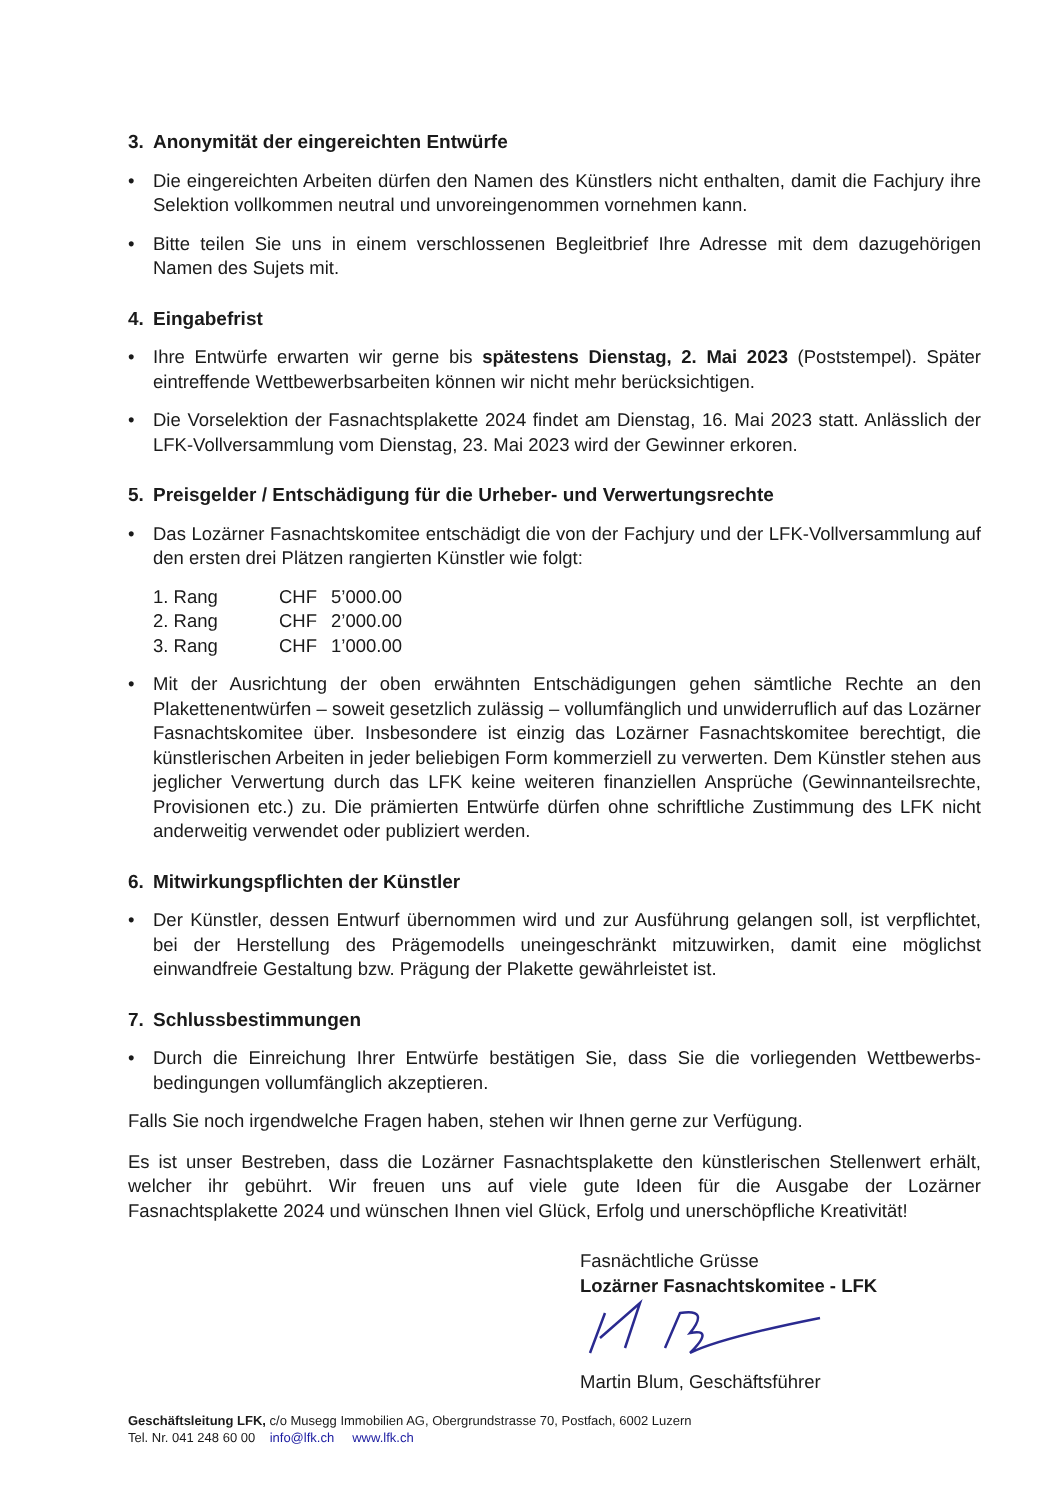3. Anonymität der eingereichten Entwürfe
• Die eingereichten Arbeiten dürfen den Namen des Künstlers nicht enthalten, damit die Fachjury ihre Selektion vollkommen neutral und unvoreingenommen vornehmen kann.
• Bitte teilen Sie uns in einem verschlossenen Begleitbrief Ihre Adresse mit dem dazugehörigen Namen des Sujets mit.
4. Eingabefrist
• Ihre Entwürfe erwarten wir gerne bis spätestens Dienstag, 2. Mai 2023 (Poststempel). Später eintreffende Wettbewerbsarbeiten können wir nicht mehr berücksichtigen.
• Die Vorselektion der Fasnachtsplakette 2024 findet am Dienstag, 16. Mai 2023 statt. Anlässlich der LFK-Vollversammlung vom Dienstag, 23. Mai 2023 wird der Gewinner erkoren.
5. Preisgelder / Entschädigung für die Urheber- und Verwertungsrechte
• Das Lozärner Fasnachtskomitee entschädigt die von der Fachjury und der LFK-Vollversammlung auf den ersten drei Plätzen rangierten Künstler wie folgt:
| 1. Rang | CHF | 5’000.00 |
| 2. Rang | CHF | 2’000.00 |
| 3. Rang | CHF | 1’000.00 |
• Mit der Ausrichtung der oben erwähnten Entschädigungen gehen sämtliche Rechte an den Plakettenentwürfen – soweit gesetzlich zulässig – vollumfänglich und unwiderruflich auf das Lozärner Fasnachtskomitee über. Insbesondere ist einzig das Lozärner Fasnachtskomitee berechtigt, die künstlerischen Arbeiten in jeder beliebigen Form kommerziell zu verwerten. Dem Künstler stehen aus jeglicher Verwertung durch das LFK keine weiteren finanziellen Ansprüche (Gewinnanteilsrechte, Provisionen etc.) zu. Die prämierten Entwürfe dürfen ohne schriftliche Zustimmung des LFK nicht anderweitig verwendet oder publiziert werden.
6. Mitwirkungspflichten der Künstler
• Der Künstler, dessen Entwurf übernommen wird und zur Ausführung gelangen soll, ist verpflichtet, bei der Herstellung des Prägemodells uneingeschränkt mitzuwirken, damit eine möglichst einwandfreie Gestaltung bzw. Prägung der Plakette gewährleistet ist.
7. Schlussbestimmungen
• Durch die Einreichung Ihrer Entwürfe bestätigen Sie, dass Sie die vorliegenden Wettbewerbs-bedingungen vollumfänglich akzeptieren.
Falls Sie noch irgendwelche Fragen haben, stehen wir Ihnen gerne zur Verfügung.
Es ist unser Bestreben, dass die Lozärner Fasnachtsplakette den künstlerischen Stellenwert erhält, welcher ihr gebührt. Wir freuen uns auf viele gute Ideen für die Ausgabe der Lozärner Fasnachtsplakette 2024 und wünschen Ihnen viel Glück, Erfolg und unerschöpfliche Kreativität!
Fasnächtliche Grüsse
Lozärner Fasnachtskomitee - LFK
Martin Blum, Geschäftsführer
Geschäftsleitung LFK, c/o Musegg Immobilien AG, Obergrundstrasse 70, Postfach, 6002 Luzern
Tel. Nr. 041 248 60 00 info@lfk.ch www.lfk.ch